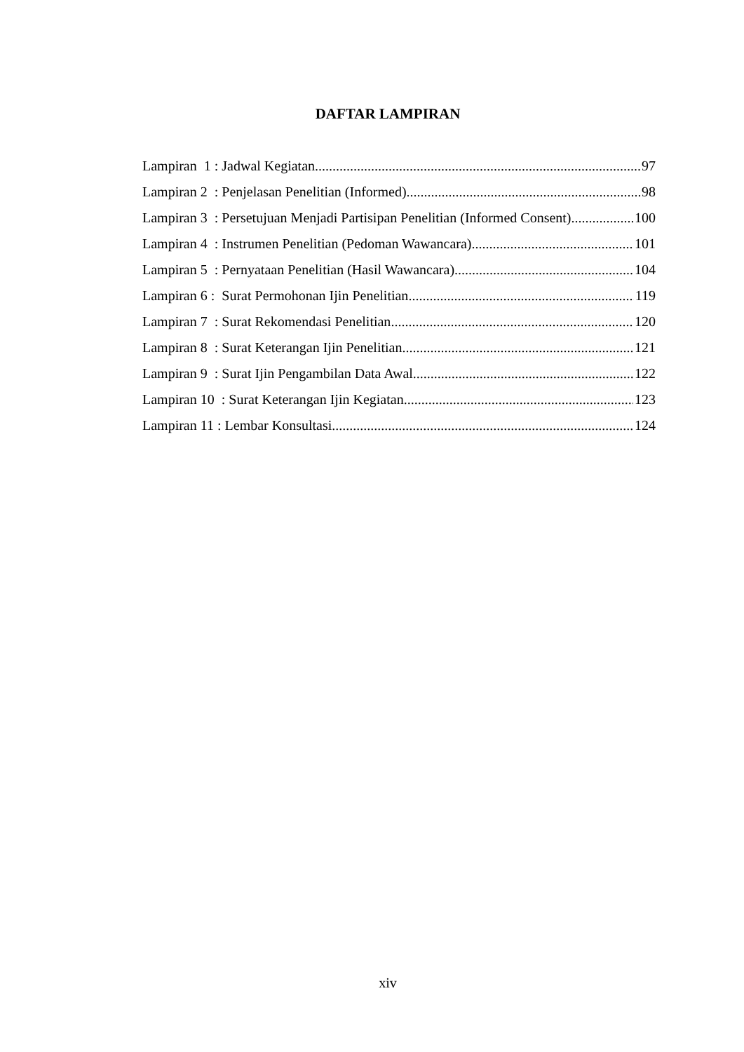DAFTAR LAMPIRAN
Lampiran 1 : Jadwal Kegiatan 97
Lampiran 2 : Penjelasan Penelitian (Informed) 98
Lampiran 3 : Persetujuan Menjadi Partisipan Penelitian (Informed Consent) 100
Lampiran 4 : Instrumen Penelitian (Pedoman Wawancara) 101
Lampiran 5 : Pernyataan Penelitian (Hasil Wawancara) 104
Lampiran 6 : Surat Permohonan Ijin Penelitian 119
Lampiran 7 : Surat Rekomendasi Penelitian 120
Lampiran 8 : Surat Keterangan Ijin Penelitian 121
Lampiran 9 : Surat Ijin Pengambilan Data Awal 122
Lampiran 10 : Surat Keterangan Ijin Kegiatan 123
Lampiran 11 : Lembar Konsultasi 124
xiv